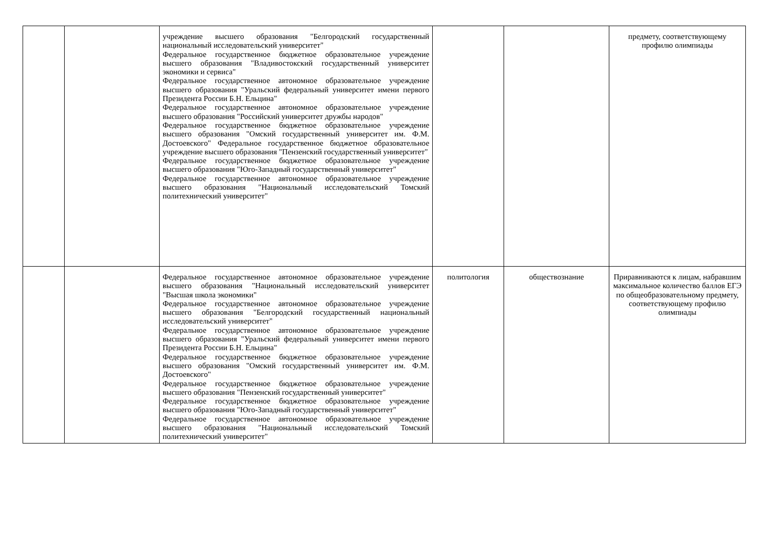| | | учреждение высшего образования "Белгородский государственный национальный исследовательский университет" Федеральное государственное бюджетное образовательное учреждение высшего образования "Владивостокский государственный университет экономики и сервиса" Федеральное государственное автономное образовательное учреждение высшего образования "Уральский федеральный университет имени первого Президента России Б.Н. Ельцина" Федеральное государственное автономное образовательное учреждение высшего образования "Российский университет дружбы народов" Федеральное государственное бюджетное образовательное учреждение высшего образования "Омский государственный университет им. Ф.М. Достоевского" Федеральное государственное бюджетное образовательное учреждение высшего образования "Пензенский государственный университет" Федеральное государственное бюджетное образовательное учреждение высшего образования "Юго-Западный государственный университет" Федеральное государственное автономное образовательное учреждение высшего образования "Национальный исследовательский Томский политехнический университет" | | | предмету, соответствующему профилю олимпиады |
| | | Федеральное государственное автономное образовательное учреждение высшего образования "Национальный исследовательский университет "Высшая школа экономики" Федеральное государственное автономное образовательное учреждение высшего образования "Белгородский государственный национальный исследовательский университет" Федеральное государственное автономное образовательное учреждение высшего образования "Уральский федеральный университет имени первого Президента России Б.Н. Ельцина" Федеральное государственное бюджетное образовательное учреждение высшего образования "Омский государственный университет им. Ф.М. Достоевского" Федеральное государственное бюджетное образовательное учреждение высшего образования "Пензенский государственный университет" Федеральное государственное бюджетное образовательное учреждение высшего образования "Юго-Западный государственный университет" Федеральное государственное автономное образовательное учреждение высшего образования "Национальный исследовательский Томский политехнический университет" | политология | обществознание | Приравниваются к лицам, набравшим максимальное количество баллов ЕГЭ по общеобразовательному предмету, соответствующему профилю олимпиады |